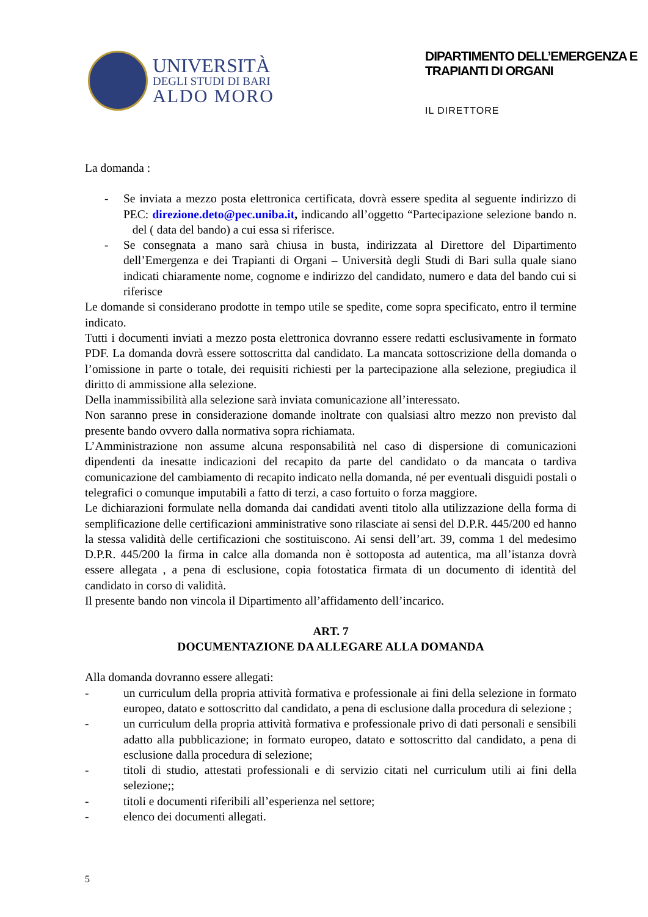UNIVERSITÀ
DEGLI STUDI DI BARI
ALDO MORO
DIPARTIMENTO DELL’EMERGENZA E
TRAPIANTI DI ORGANI
IL DIRETTORE
La domanda :
- Se inviata a mezzo posta elettronica certificata, dovrà essere spedita al seguente indirizzo di PEC: direzione.deto@pec.uniba.it, indicando all’oggetto “Partecipazione selezione bando n. del ( data del bando) a cui essa si riferisce.
- Se consegnata a mano sarà chiusa in busta, indirizzata al Direttore del Dipartimento dell’Emergenza e dei Trapianti di Organi – Università degli Studi di Bari sulla quale siano indicati chiaramente nome, cognome e indirizzo del candidato, numero e data del bando cui si riferisce
Le domande si considerano prodotte in tempo utile se spedite, come sopra specificato, entro il termine indicato.
Tutti i documenti inviati a mezzo posta elettronica dovranno essere redatti esclusivamente in formato PDF. La domanda dovrà essere sottoscritta dal candidato. La mancata sottoscrizione della domanda o l’omissione in parte o totale, dei requisiti richiesti per la partecipazione alla selezione, pregiudica il diritto di ammissione alla selezione.
Della inammissibilità alla selezione sarà inviata comunicazione all’interessato.
Non saranno prese in considerazione domande inoltrate con qualsiasi altro mezzo non previsto dal presente bando ovvero dalla normativa sopra richiamata.
L’Amministrazione non assume alcuna responsabilità nel caso di dispersione di comunicazioni dipendenti da inesatte indicazioni del recapito da parte del candidato o da mancata o tardiva comunicazione del cambiamento di recapito indicato nella domanda, né per eventuali disguidi postali o telegrafici o comunque imputabili a fatto di terzi, a caso fortuito o forza maggiore.
Le dichiarazioni formulate nella domanda dai candidati aventi titolo alla utilizzazione della forma di semplificazione delle certificazioni amministrative sono rilasciate ai sensi del D.P.R. 445/200 ed hanno la stessa validità delle certificazioni che sostituiscono. Ai sensi dell’art. 39, comma 1 del medesimo D.P.R. 445/200 la firma in calce alla domanda non è sottoposta ad autentica, ma all’istanza dovrà essere allegata , a pena di esclusione, copia fotostatica firmata di un documento di identità del candidato in corso di validità.
Il presente bando non vincola il Dipartimento all’affidamento dell’incarico.
ART. 7
DOCUMENTAZIONE DA ALLEGARE ALLA DOMANDA
Alla domanda dovranno essere allegati:
- un curriculum della propria attività formativa e professionale ai fini della selezione in formato europeo, datato e sottoscritto dal candidato, a pena di esclusione dalla procedura di selezione ;
- un curriculum della propria attività formativa e professionale privo di dati personali e sensibili adatto alla pubblicazione; in formato europeo, datato e sottoscritto dal candidato, a pena di esclusione dalla procedura di selezione;
- titoli di studio, attestati professionali e di servizio citati nel curriculum utili ai fini della selezione;;
- titoli e documenti riferibili all’esperienza nel settore;
- elenco dei documenti allegati.
5